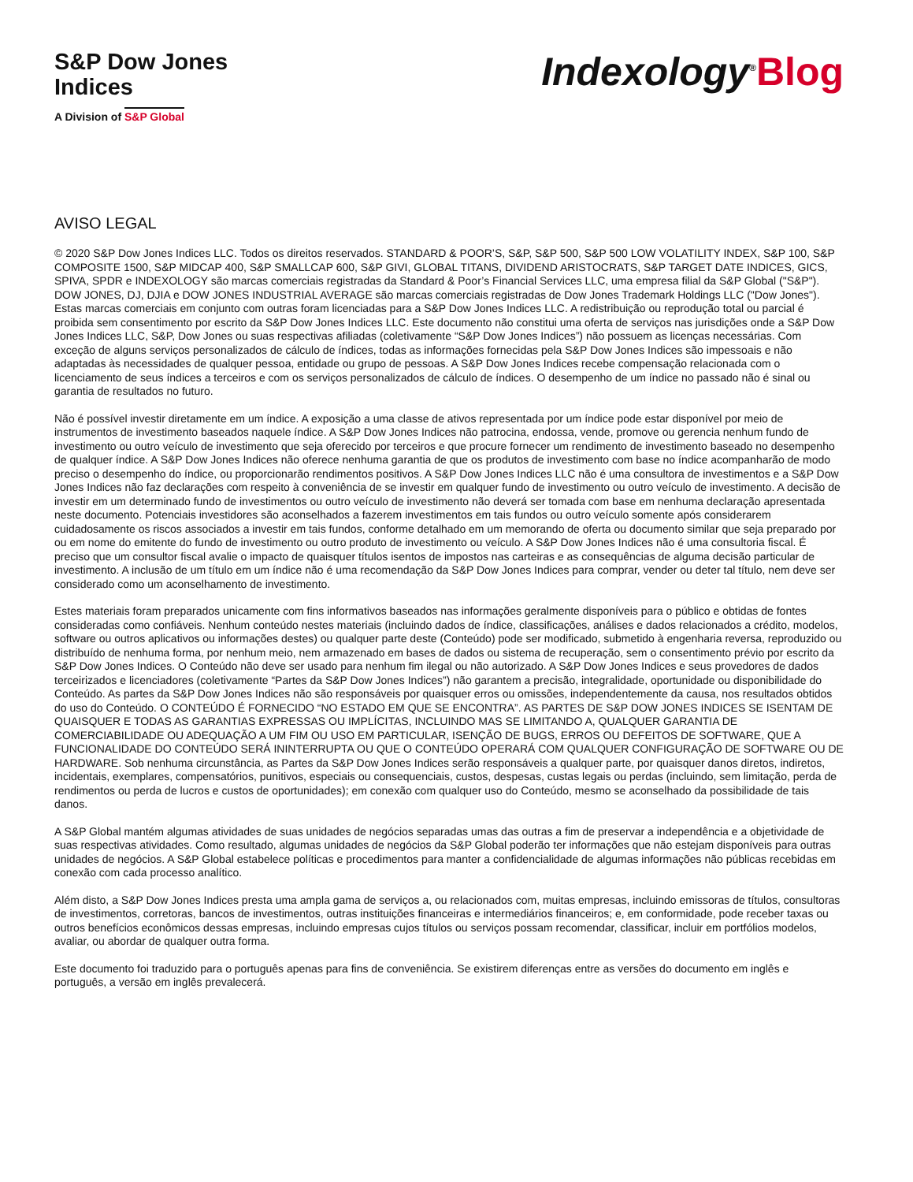S&P Dow Jones
Indices
A Division of S&P Global
Indexology<sup>®</sup>Blog
AVISO LEGAL
© 2020 S&P Dow Jones Indices LLC. Todos os direitos reservados. STANDARD & POOR’S, S&P, S&P 500, S&P 500 LOW VOLATILITY INDEX, S&P 100, S&P COMPOSITE 1500, S&P MIDCAP 400, S&P SMALLCAP 600, S&P GIVI, GLOBAL TITANS, DIVIDEND ARISTOCRATS, S&P TARGET DATE INDICES, GICS, SPIVA, SPDR e INDEXOLOGY são marcas comerciais registradas da Standard & Poor’s Financial Services LLC, uma empresa filial da S&P Global ("S&P"). DOW JONES, DJ, DJIA e DOW JONES INDUSTRIAL AVERAGE são marcas comerciais registradas de Dow Jones Trademark Holdings LLC ("Dow Jones"). Estas marcas comerciais em conjunto com outras foram licenciadas para a S&P Dow Jones Indices LLC. A redistribuição ou reprodução total ou parcial é proibida sem consentimento por escrito da S&P Dow Jones Indices LLC. Este documento não constitui uma oferta de serviços nas jurisdições onde a S&P Dow Jones Indices LLC, S&P, Dow Jones ou suas respectivas afiliadas (coletivamente “S&P Dow Jones Indices”) não possuem as licenças necessárias. Com exceção de alguns serviços personalizados de cálculo de índices, todas as informações fornecidas pela S&P Dow Jones Indices são impessoais e não adaptadas às necessidades de qualquer pessoa, entidade ou grupo de pessoas. A S&P Dow Jones Indices recebe compensação relacionada com o licenciamento de seus índices a terceiros e com os serviços personalizados de cálculo de índices. O desempenho de um índice no passado não é sinal ou garantia de resultados no futuro.
Não é possível investir diretamente em um índice. A exposição a uma classe de ativos representada por um índice pode estar disponível por meio de instrumentos de investimento baseados naquele índice. A S&P Dow Jones Indices não patrocina, endossa, vende, promove ou gerencia nenhum fundo de investimento ou outro veículo de investimento que seja oferecido por terceiros e que procure fornecer um rendimento de investimento baseado no desempenho de qualquer índice. A S&P Dow Jones Indices não oferece nenhuma garantia de que os produtos de investimento com base no índice acompanharão de modo preciso o desempenho do índice, ou proporcionarão rendimentos positivos. A S&P Dow Jones Indices LLC não é uma consultora de investimentos e a S&P Dow Jones Indices não faz declarações com respeito à conveniência de se investir em qualquer fundo de investimento ou outro veículo de investimento. A decisão de investir em um determinado fundo de investimentos ou outro veículo de investimento não deverá ser tomada com base em nenhuma declaração apresentada neste documento. Potenciais investidores são aconselhados a fazerem investimentos em tais fundos ou outro veículo somente após considerarem cuidadosamente os riscos associados a investir em tais fundos, conforme detalhado em um memorando de oferta ou documento similar que seja preparado por ou em nome do emitente do fundo de investimento ou outro produto de investimento ou veículo. A S&P Dow Jones Indices não é uma consultoria fiscal. É preciso que um consultor fiscal avalie o impacto de quaisquer títulos isentos de impostos nas carteiras e as consequências de alguma decisão particular de investimento. A inclusão de um título em um índice não é uma recomendação da S&P Dow Jones Indices para comprar, vender ou deter tal título, nem deve ser considerado como um aconselhamento de investimento.
Estes materiais foram preparados unicamente com fins informativos baseados nas informações geralmente disponíveis para o público e obtidas de fontes consideradas como confiáveis. Nenhum conteúdo nestes materiais (incluindo dados de índice, classificações, análises e dados relacionados a crédito, modelos, software ou outros aplicativos ou informações destes) ou qualquer parte deste (Conteúdo) pode ser modificado, submetido à engenharia reversa, reproduzido ou distribuído de nenhuma forma, por nenhum meio, nem armazenado em bases de dados ou sistema de recuperação, sem o consentimento prévio por escrito da S&P Dow Jones Indices. O Conteúdo não deve ser usado para nenhum fim ilegal ou não autorizado. A S&P Dow Jones Indices e seus provedores de dados terceirizados e licenciadores (coletivamente “Partes da S&P Dow Jones Indices”) não garantem a precisão, integralidade, oportunidade ou disponibilidade do Conteúdo. As partes da S&P Dow Jones Indices não são responsáveis por quaisquer erros ou omissões, independentemente da causa, nos resultados obtidos do uso do Conteúdo. O CONTEÚDO É FORNECIDO “NO ESTADO EM QUE SE ENCONTRA”. AS PARTES DE S&P DOW JONES INDICES SE ISENTAM DE QUAISQUER E TODAS AS GARANTIAS EXPRESSAS OU IMPLÍCITAS, INCLUINDO MAS SE LIMITANDO A, QUALQUER GARANTIA DE COMERCIABILIDADE OU ADEQUAÇÃO A UM FIM OU USO EM PARTICULAR, ISENÇÃO DE BUGS, ERROS OU DEFEITOS DE SOFTWARE, QUE A FUNCIONALIDADE DO CONTEÚDO SERÁ ININTERRUPTA OU QUE O CONTEÚDO OPERARÁ COM QUALQUER CONFIGURAÇÃO DE SOFTWARE OU DE HARDWARE. Sob nenhuma circunstância, as Partes da S&P Dow Jones Indices serão responsáveis a qualquer parte, por quaisquer danos diretos, indiretos, incidentais, exemplares, compensatórios, punitivos, especiais ou consequenciais, custos, despesas, custas legais ou perdas (incluindo, sem limitação, perda de rendimentos ou perda de lucros e custos de oportunidades); em conexão com qualquer uso do Conteúdo, mesmo se aconselhado da possibilidade de tais danos.
A S&P Global mantém algumas atividades de suas unidades de negócios separadas umas das outras a fim de preservar a independência e a objetividade de suas respectivas atividades. Como resultado, algumas unidades de negócios da S&P Global poderão ter informações que não estejam disponíveis para outras unidades de negócios. A S&P Global estabelece políticas e procedimentos para manter a confidencialidade de algumas informações não públicas recebidas em conexão com cada processo analítico.
Além disto, a S&P Dow Jones Indices presta uma ampla gama de serviços a, ou relacionados com, muitas empresas, incluindo emissoras de títulos, consultoras de investimentos, corretoras, bancos de investimentos, outras instituições financeiras e intermediários financeiros; e, em conformidade, pode receber taxas ou outros benefícios econômicos dessas empresas, incluindo empresas cujos títulos ou serviços possam recomendar, classificar, incluir em portfólios modelos, avaliar, ou abordar de qualquer outra forma.
Este documento foi traduzido para o português apenas para fins de conveniência. Se existirem diferenças entre as versões do documento em inglês e português, a versão em inglês prevalecerá.